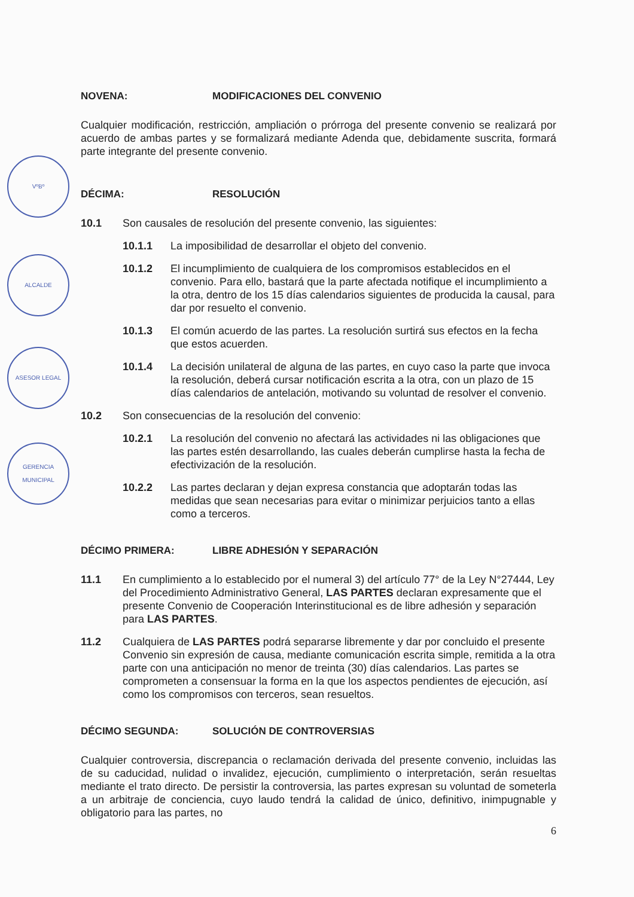VºBº
ALCALDE
ASESOR LEGAL
GERENCIA MUNICIPAL
NOVENA: MODIFICACIONES DEL CONVENIO
Cualquier modificación, restricción, ampliación o prórroga del presente convenio se realizará por acuerdo de ambas partes y se formalizará mediante Adenda que, debidamente suscrita, formará parte integrante del presente convenio.
DÉCIMA: RESOLUCIÓN
10.1 Son causales de resolución del presente convenio, las siguientes:
10.1.1 La imposibilidad de desarrollar el objeto del convenio.
10.1.2 El incumplimiento de cualquiera de los compromisos establecidos en el convenio. Para ello, bastará que la parte afectada notifique el incumplimiento a la otra, dentro de los 15 días calendarios siguientes de producida la causal, para dar por resuelto el convenio.
10.1.3 El común acuerdo de las partes. La resolución surtirá sus efectos en la fecha que estos acuerden.
10.1.4 La decisión unilateral de alguna de las partes, en cuyo caso la parte que invoca la resolución, deberá cursar notificación escrita a la otra, con un plazo de 15 días calendarios de antelación, motivando su voluntad de resolver el convenio.
10.2 Son consecuencias de la resolución del convenio:
10.2.1 La resolución del convenio no afectará las actividades ni las obligaciones que las partes estén desarrollando, las cuales deberán cumplirse hasta la fecha de efectivización de la resolución.
10.2.2 Las partes declaran y dejan expresa constancia que adoptarán todas las medidas que sean necesarias para evitar o minimizar perjuicios tanto a ellas como a terceros.
DÉCIMO PRIMERA: LIBRE ADHESIÓN Y SEPARACIÓN
11.1 En cumplimiento a lo establecido por el numeral 3) del artículo 77° de la Ley N°27444, Ley del Procedimiento Administrativo General, LAS PARTES declaran expresamente que el presente Convenio de Cooperación Interinstitucional es de libre adhesión y separación para LAS PARTES.
11.2 Cualquiera de LAS PARTES podrá separarse libremente y dar por concluido el presente Convenio sin expresión de causa, mediante comunicación escrita simple, remitida a la otra parte con una anticipación no menor de treinta (30) días calendarios. Las partes se comprometen a consensuar la forma en la que los aspectos pendientes de ejecución, así como los compromisos con terceros, sean resueltos.
DÉCIMO SEGUNDA: SOLUCIÓN DE CONTROVERSIAS
Cualquier controversia, discrepancia o reclamación derivada del presente convenio, incluidas las de su caducidad, nulidad o invalidez, ejecución, cumplimiento o interpretación, serán resueltas mediante el trato directo. De persistir la controversia, las partes expresan su voluntad de someterla a un arbitraje de conciencia, cuyo laudo tendrá la calidad de único, definitivo, inimpugnable y obligatorio para las partes, no
6